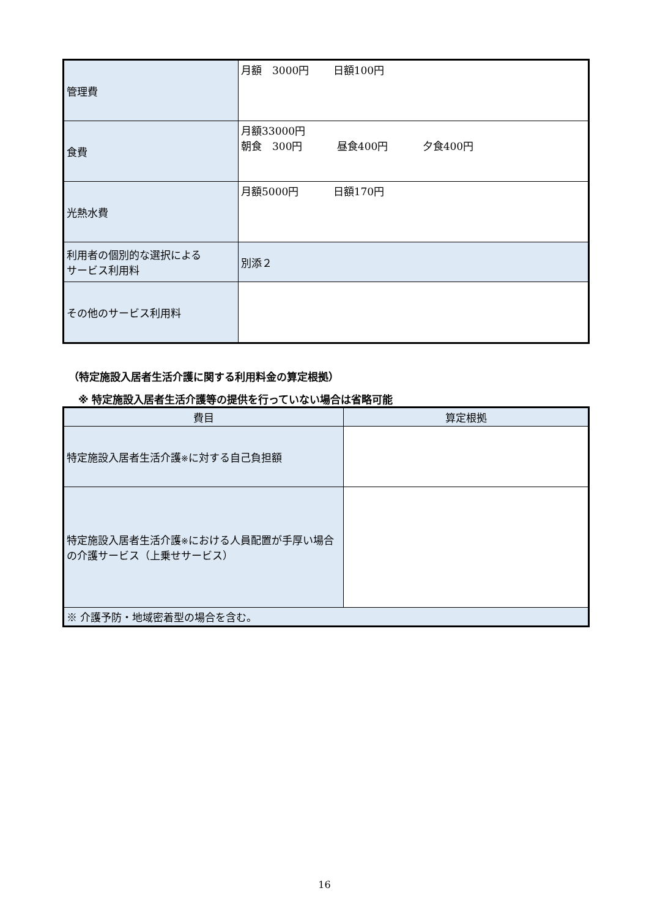| 管理費 | 月額 3000円 日額100円 |
| 食費 | 月額33000円 朝食 300円 昼食400円 夕食400円 |
| 光熱水費 | 月額5000円 日額170円 |
| 利用者の個別的な選択による サービス利用料 | 別添２ |
| その他のサービス利用料 | |
（特定施設入居者生活介護に関する利用料金の算定根拠）
※ 特定施設入居者生活介護等の提供を行っていない場合は省略可能
| 費目 | 算定根拠 |
| --- | --- |
| 特定施設入居者生活介護 ※ に対する自己負担額 | |
| 特定施設入居者生活介護 ※ における人員配置が手厚い場合の介護サービス（上乗せサービス） | |
| ※ 介護予防・地域密着型の場合を含む。 | |
16